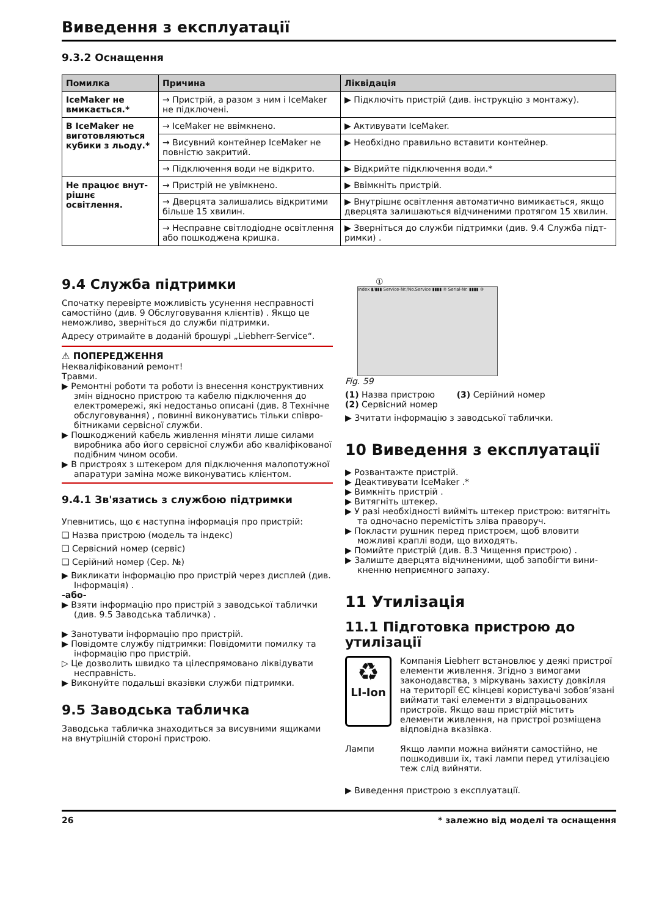Виведення з експлуатації
9.3.2 Оснащення
| Помилка | Причина | Ліквідація |
| --- | --- | --- |
| IceMaker не вмикається.* | → Пристрій, а разом з ним і IceMaker не підключені. | ▶ Підключіть пристрій (див. інструкцію з монтажу). |
| В IceMaker не виготовляються кубики з льоду.* | → IceMaker не ввімкнено. | ▶ Активувати IceMaker. |
| | → Висувний контейнер IceMaker не повністю закритий. | ▶ Необхідно правильно вставити контейнер. |
| | → Підключення води не відкрито. | ▶ Відкрийте підключення води.* |
| Не працює внут­рішнє освітлення. | → Пристрій не увімкнено. | ▶ Ввімкніть пристрій. |
| | → Дверцята залишались відкритими більше 15 хвилин. | ▶ Внутрішнє освітлення автоматично вимикається, якщо дверцята залишаються відчиненими протягом 15 хвилин. |
| | → Несправне світлодіодне освіт­лення або пошкоджена кришка. | ▶ Зверніться до служби підтримки (див. 9.4 Служба підт­римки) . |
9.4 Служба підтримки
Спочатку перевірте можливість усунення несправності самостійно (див. 9 Обслуговування клієнтів) . Якщо це неможливо, зверніться до служби підтримки.
Адресу отримайте в доданій брошурі „Liebherr-Service“.
⚠ ПОПЕРЕДЖЕННЯ
Некваліфікований ремонт!
Травми.
▶ Ремонтні роботи та роботи із внесення конструктивних змін відносно пристрою та кабелю підключення до електромережі, які недостаньо описані (див. 8 Технічне обслуговування) , повинні виконуватись тільки співро­бітниками сервісної служби.
▶ Пошкоджений кабель живлення міняти лише силами виробника або його сервісної служби або кваліфіко­ваної подібним чином особи.
▶ В пристроях з штекером для підключення малопо­тужної апаратури заміна може виконуватись клієнтом.
9.4.1 Зв'язатись з службою підтримки
Упевнитись, що є наступна інформація про пристрій:
❑ Назва пристрою (модель та індекс)
❑ Сервісний номер (сервіс)
❑ Серійний номер (Сер. №)
▶ Викликати інформацію про пристрій через дисплей (див. Інформація) .
-або-
▶ Взяти інформацію про пристрій з заводської таблички (див. 9.5 Заводська табличка) .
▶ Занотувати інформацію про пристрій.
▶ Повідомте службу підтримки: Повідомити помилку та інформацію про пристрій.
▷ Це дозволить швидко та цілеспрямовано ліквідувати несправність.
▶ Виконуйте подальші вказівки служби підтримки.
9.5 Заводська табличка
Заводська табличка знаходиться за висувними ящиками на внутрішній стороні пристрою.
①
Index ▮/▮▮▮ Service-Nr./No.Service ▮▮▮▮ ② Serial-Nr. ▮▮▮▮ ③
Fig. 59
(1) Назва пристрою (3) Серійний номер
(2) Сервісний номер
▶ Зчитати інформацію з заводської таблички.
10 Виведення з експлуатації
▶ Розвантажте пристрій.
▶ Деактивувати IceMaker .*
▶ Вимкніть пристрій .
▶ Витягніть штекер.
▶ У разі необхідності вийміть штекер пристрою: витягніть та одночасно перемістіть зліва праворуч.
▶ Покласти рушник перед пристроєм, щоб вловити можливі краплі води, що виходять.
▶ Помийте пристрій (див. 8.3 Чищення пристрою) .
▶ Залиште дверцята відчиненими, щоб запобігти вини­кненню неприємного запаху.
11 Утилізація
11.1 Підготовка пристрою до утилізації
♻
LI-Ion
Компанія Liebherr встановлює у деякі пристрої елементи живлення. Згідно з вимо­гами законодавства, з міркувань захисту довкілля на території ЄС кінцеві користу­вачі зобов’язані виймати такі елементи з відпрацьованих пристроїв. Якщо ваш пристрій містить елементи живлення, на пристрої розміщена відповідна вказівка.
Лампи Якщо лампи можна вийняти самостійно, не пошкодивши їх, такі лампи перед утилізацією теж слід вийняти.
▶ Виведення пристрою з експлуатації.
26 * залежно від моделі та оснащення